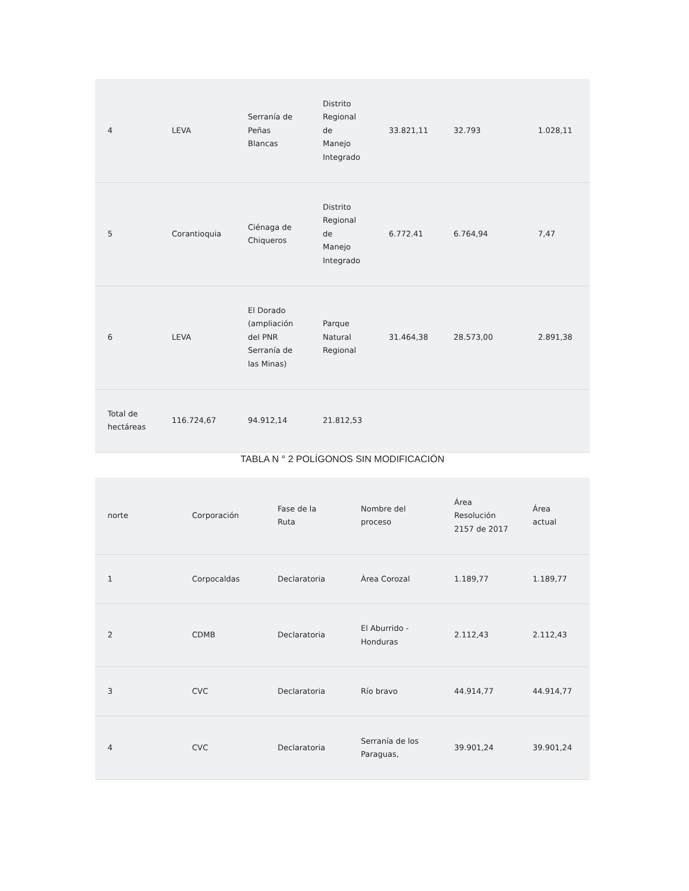| 4 | LEVA | Serranía de Peñas Blancas | Distrito Regional de Manejo Integrado | 33.821,11 | 32.793 | 1.028,11 |
| 5 | Corantioquia | Ciénaga de Chiqueros | Distrito Regional de Manejo Integrado | 6.772.41 | 6.764,94 | 7,47 |
| 6 | LEVA | El Dorado (ampliación del PNR Serranía de las Minas) | Parque Natural Regional | 31.464,38 | 28.573,00 | 2.891,38 |
| Total de hectáreas | 116.724,67 | 94.912,14 | 21.812,53 | | | |
TABLA N ° 2 POLÍGONOS SIN MODIFICACIÓN
| norte | Corporación | Fase de la Ruta | Nombre del proceso | Área Resolución 2157 de 2017 | Área actual |
| --- | --- | --- | --- | --- | --- |
| 1 | Corpocaldas | Declaratoria | Área Corozal | 1.189,77 | 1.189,77 |
| 2 | CDMB | Declaratoria | El Aburrido - Honduras | 2.112,43 | 2.112,43 |
| 3 | CVC | Declaratoria | Río bravo | 44.914,77 | 44.914,77 |
| 4 | CVC | Declaratoria | Serranía de los Paraguas, | 39.901,24 | 39.901,24 |